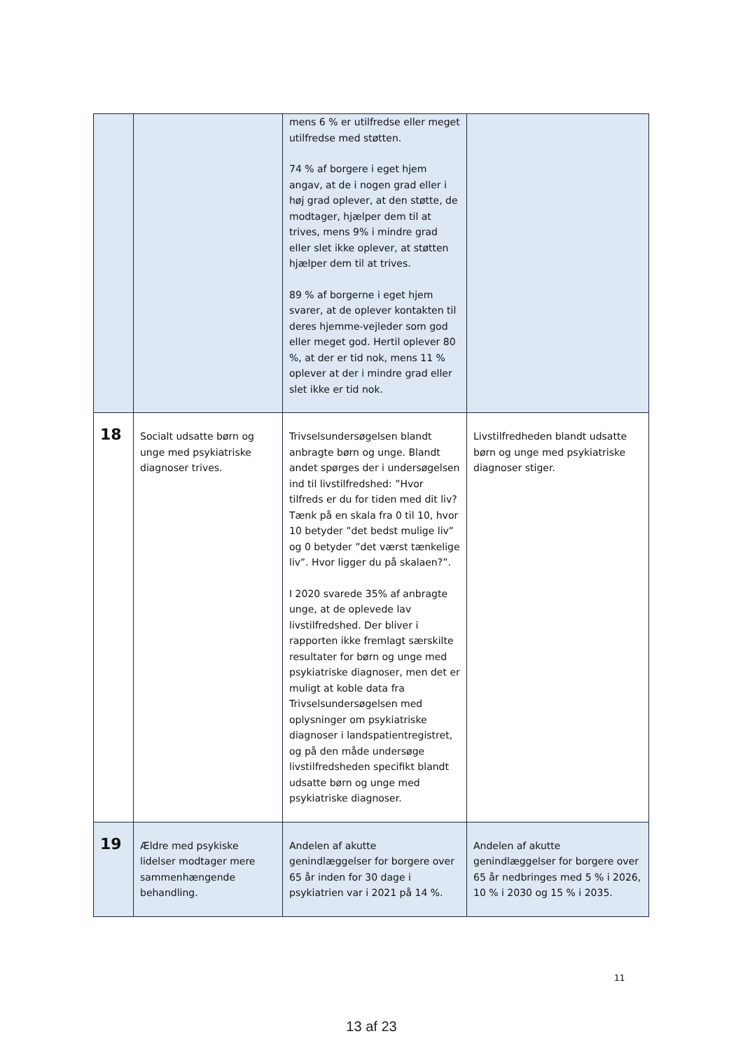| | | mens 6 % er utilfredse eller meget utilfredse med støtten. 74 % af borgere i eget hjem angav, at de i nogen grad eller i høj grad oplever, at den støtte, de modtager, hjælper dem til at trives, mens 9% i mindre grad eller slet ikke oplever, at støtten hjælper dem til at trives. 89 % af borgerne i eget hjem svarer, at de oplever kontakten til deres hjemme-vejleder som god eller meget god. Hertil oplever 80 %, at der er tid nok, mens 11 % oplever at der i mindre grad eller slet ikke er tid nok. | |
| 18 | Socialt udsatte børn og unge med psykiatriske diagnoser trives. | Trivselsundersøgelsen blandt anbragte børn og unge. Blandt andet spørges der i undersøgelsen ind til livstilfredshed: ”Hvor tilfreds er du for tiden med dit liv? Tænk på en skala fra 0 til 10, hvor 10 betyder ”det bedst mulige liv” og 0 betyder ”det værst tænkelige liv”. Hvor ligger du på skalaen?”. I 2020 svarede 35% af anbragte unge, at de oplevede lav livstilfredshed. Der bliver i rapporten ikke fremlagt særskilte resultater for børn og unge med psykiatriske diagnoser, men det er muligt at koble data fra Trivselsundersøgelsen med oplysninger om psykiatriske diagnoser i landspatientregistret, og på den måde undersøge livstilfredsheden specifikt blandt udsatte børn og unge med psykiatriske diagnoser. | Livstilfredheden blandt udsatte børn og unge med psykiatriske diagnoser stiger. |
| 19 | Ældre med psykiske lidelser modtager mere sammenhængende behandling. | Andelen af akutte genindlæggelser for borgere over 65 år inden for 30 dage i psykiatrien var i 2021 på 14 %. | Andelen af akutte genindlæggelser for borgere over 65 år nedbringes med 5 % i 2026, 10 % i 2030 og 15 % i 2035. |
11
13 af 23